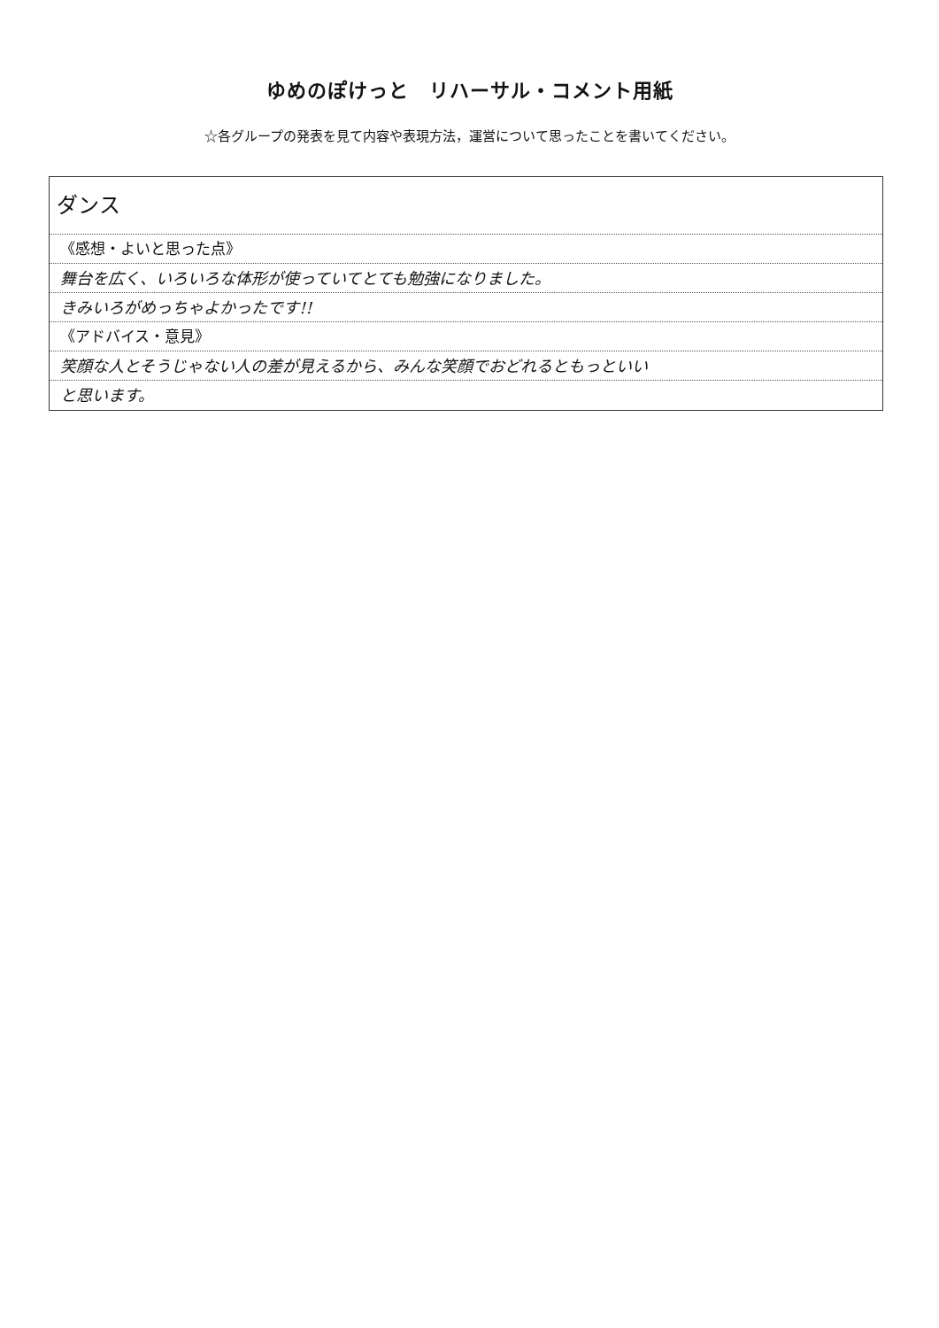ゆめのぽけっと　リハーサル・コメント用紙
☆各グループの発表を見て内容や表現方法，運営について思ったことを書いてください。
ダンス
《感想・よいと思った点》
舞台を広く、いろいろな体形が使っていてとても勉強になりました。
きみいろがめっちゃよかったです!!
《アドバイス・意見》
笑顔な人とそうじゃない人の差が見えるから、みんな笑顔でおどれるともっといい
と思います。